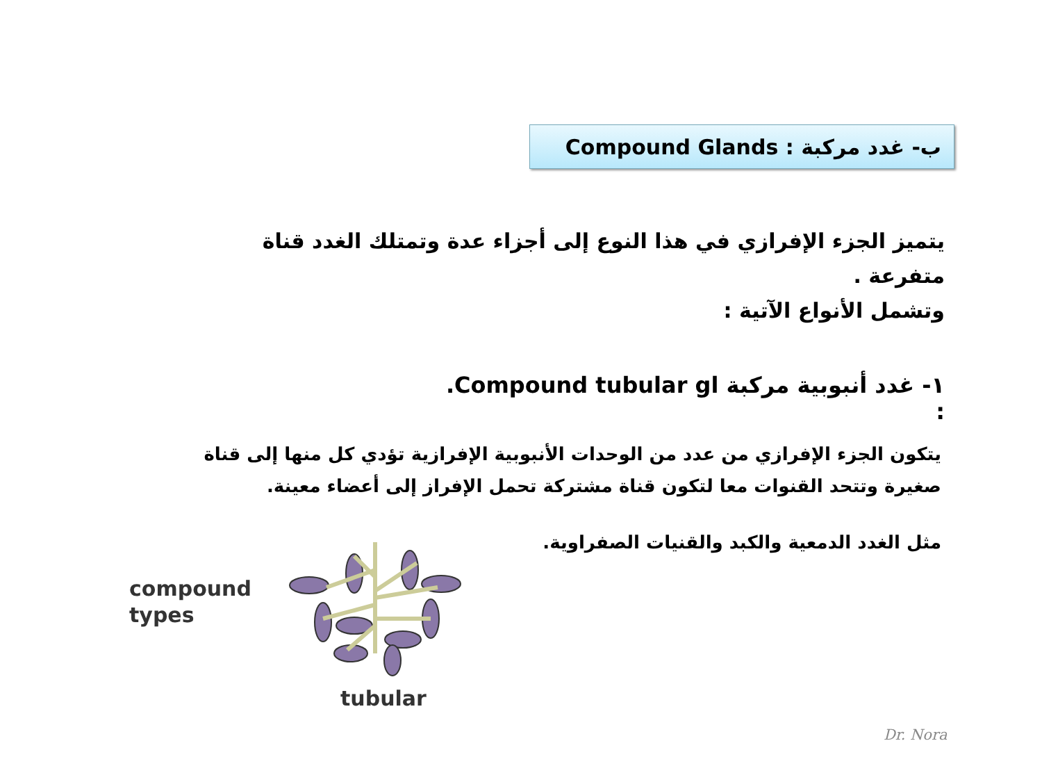ب- غدد مركبة : Compound Glands
يتميز الجزء الإفرازي في هذا النوع إلى أجزاء عدة وتمتلك الغدد قناة متفرعة .
وتشمل الأنواع الآتية :
١- غدد أنبوبية مركبة Compound tubular gl. :
يتكون الجزء الإفرازي من عدد من الوحدات الأنبوبية الإفرازية تؤدي كل منها إلى قناة صغيرة وتتحد القنوات معا لتكون قناة مشتركة تحمل الإفراز إلى أعضاء معينة.
مثل الغدد الدمعية والكبد والقنيات الصفراوية.
compound
types
tubular
Dr. Nora